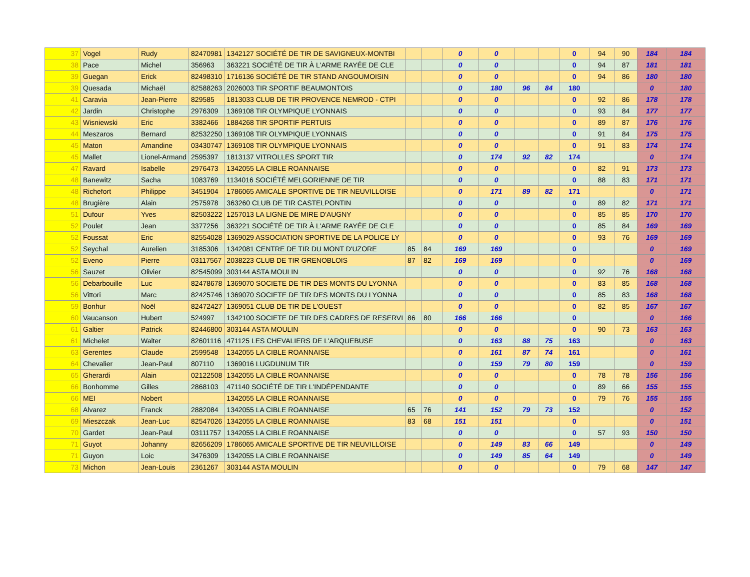| 37 | Vogel | Rudy | 82470981 | 1342127 SOCIÉTÉ DE TIR DE SAVIGNEUX-MONTBI | | | 0 | 0 | | | 0 | 94 | 90 | 184 | 184 |
| 38 | Pace | Michel | 356963 | 363221 SOCIÉTÉ DE TIR À L'ARME RAYÉE DE CLE | | | 0 | 0 | | | 0 | 94 | 87 | 181 | 181 |
| 39 | Guegan | Erick | 82498310 | 1716136 SOCIÉTÉ DE TIR STAND ANGOUMOISIN | | | 0 | 0 | | | 0 | 94 | 86 | 180 | 180 |
| 39 | Quesada | Michaël | 82588263 | 2026003 TIR SPORTIF BEAUMONTOIS | | | 0 | 180 | 96 | 84 | 180 | | | 0 | 180 |
| 41 | Caravia | Jean-Pierre | 829585 | 1813033 CLUB DE TIR PROVENCE NEMROD - CTPI | | | 0 | 0 | | | 0 | 92 | 86 | 178 | 178 |
| 42 | Jardin | Christophe | 2976309 | 1369108 TIR OLYMPIQUE LYONNAIS | | | 0 | 0 | | | 0 | 93 | 84 | 177 | 177 |
| 43 | Wisniewski | Eric | 3382466 | 1884268 TIR SPORTIF PERTUIS | | | 0 | 0 | | | 0 | 89 | 87 | 176 | 176 |
| 44 | Meszaros | Bernard | 82532250 | 1369108 TIR OLYMPIQUE LYONNAIS | | | 0 | 0 | | | 0 | 91 | 84 | 175 | 175 |
| 45 | Maton | Amandine | 03430747 | 1369108 TIR OLYMPIQUE LYONNAIS | | | 0 | 0 | | | 0 | 91 | 83 | 174 | 174 |
| 45 | Mallet | Lionel-Armand | 2595397 | 1813137 VITROLLES SPORT TIR | | | 0 | 174 | 92 | 82 | 174 | | | 0 | 174 |
| 47 | Ravard | Isabelle | 2976473 | 1342055 LA CIBLE ROANNAISE | | | 0 | 0 | | | 0 | 82 | 91 | 173 | 173 |
| 48 | Banewitz | Sacha | 1083769 | 1134016 SOCIÉTÉ MELGORIENNE DE TIR | | | 0 | 0 | | | 0 | 88 | 83 | 171 | 171 |
| 48 | Richefort | Philippe | 3451904 | 1786065 AMICALE SPORTIVE DE TIR NEUVILLOISE | | | 0 | 171 | 89 | 82 | 171 | | | 0 | 171 |
| 48 | Brugière | Alain | 2575978 | 363260 CLUB DE TIR CASTELPONTIN | | | 0 | 0 | | | 0 | 89 | 82 | 171 | 171 |
| 51 | Dufour | Yves | 82503222 | 1257013 LA LIGNE DE MIRE D'AUGNY | | | 0 | 0 | | | 0 | 85 | 85 | 170 | 170 |
| 52 | Poulet | Jean | 3377256 | 363221 SOCIÉTÉ DE TIR À L'ARME RAYÉE DE CLE | | | 0 | 0 | | | 0 | 85 | 84 | 169 | 169 |
| 52 | Foussat | Eric | 82554028 | 1369029 ASSOCIATION SPORTIVE DE LA POLICE LY | | | 0 | 0 | | | 0 | 93 | 76 | 169 | 169 |
| 52 | Seychal | Aurelien | 3185306 | 1342081 CENTRE DE TIR DU MONT D'UZORE | 85 | 84 | 169 | 169 | | | 0 | | | 0 | 169 |
| 52 | Eveno | Pierre | 03117567 | 2038223 CLUB DE TIR GRENOBLOIS | 87 | 82 | 169 | 169 | | | 0 | | | 0 | 169 |
| 56 | Sauzet | Olivier | 82545099 | 303144 ASTA MOULIN | | | 0 | 0 | | | 0 | 92 | 76 | 168 | 168 |
| 56 | Debarbouille | Luc | 82478678 | 1369070 SOCIETE DE TIR DES MONTS DU LYONNA | | | 0 | 0 | | | 0 | 83 | 85 | 168 | 168 |
| 56 | Vittori | Marc | 82425746 | 1369070 SOCIETE DE TIR DES MONTS DU LYONNA | | | 0 | 0 | | | 0 | 85 | 83 | 168 | 168 |
| 59 | Bonhur | Noël | 82472427 | 1369051 CLUB DE TIR DE L'OUEST | | | 0 | 0 | | | 0 | 82 | 85 | 167 | 167 |
| 60 | Vaucanson | Hubert | 524997 | 1342100 SOCIETE DE TIR DES CADRES DE RESERVI | 86 | 80 | 166 | 166 | | | 0 | | | 0 | 166 |
| 61 | Galtier | Patrick | 82446800 | 303144 ASTA MOULIN | | | 0 | 0 | | | 0 | 90 | 73 | 163 | 163 |
| 61 | Michelet | Walter | 82601116 | 471125 LES CHEVALIERS DE L'ARQUEBUSE | | | 0 | 163 | 88 | 75 | 163 | | | 0 | 163 |
| 63 | Gerentes | Claude | 2599548 | 1342055 LA CIBLE ROANNAISE | | | 0 | 161 | 87 | 74 | 161 | | | 0 | 161 |
| 64 | Chevalier | Jean-Paul | 807110 | 1369016 LUGDUNUM TIR | | | 0 | 159 | 79 | 80 | 159 | | | 0 | 159 |
| 65 | Gherardi | Alain | 02122508 | 1342055 LA CIBLE ROANNAISE | | | 0 | 0 | | | 0 | 78 | 78 | 156 | 156 |
| 66 | Bonhomme | Gilles | 2868103 | 471140 SOCIÉTÉ DE TIR L'INDÉPENDANTE | | | 0 | 0 | | | 0 | 89 | 66 | 155 | 155 |
| 66 | MEI | Nobert | | 1342055 LA CIBLE ROANNAISE | | | 0 | 0 | | | 0 | 79 | 76 | 155 | 155 |
| 68 | Alvarez | Franck | 2882084 | 1342055 LA CIBLE ROANNAISE | 65 | 76 | 141 | 152 | 79 | 73 | 152 | | | 0 | 152 |
| 69 | Mieszczak | Jean-Luc | 82547026 | 1342055 LA CIBLE ROANNAISE | 83 | 68 | 151 | 151 | | | 0 | | | 0 | 151 |
| 70 | Gardet | Jean-Paul | 03111757 | 1342055 LA CIBLE ROANNAISE | | | 0 | 0 | | | 0 | 57 | 93 | 150 | 150 |
| 71 | Guyot | Johanny | 82656209 | 1786065 AMICALE SPORTIVE DE TIR NEUVILLOISE | | | 0 | 149 | 83 | 66 | 149 | | | 0 | 149 |
| 71 | Guyon | Loic | 3476309 | 1342055 LA CIBLE ROANNAISE | | | 0 | 149 | 85 | 64 | 149 | | | 0 | 149 |
| 73 | Michon | Jean-Louis | 2361267 | 303144 ASTA MOULIN | | | 0 | 0 | | | 0 | 79 | 68 | 147 | 147 |